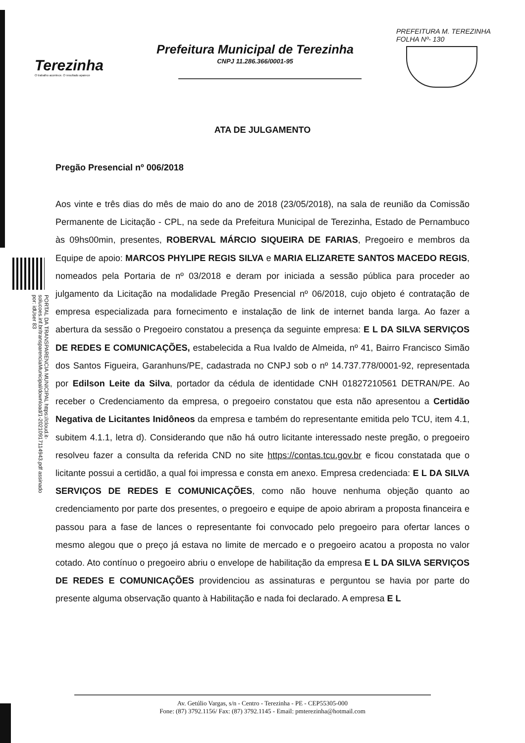Terezinha
O trabalho acontece. O resultado aparece
Prefeitura Municipal de Terezinha
CNPJ 11.286.366/0001-95
PREFEITURA M. TEREZINHA
FOLHA Nº- 130
PORTAL DA TRANSPARENCIA MUNICIPAL https://cloud.it-solucoes.inf.br/transparenciaMunicipal/download/1-20210917114943.pdf assinado por: idUser 83
ATA DE JULGAMENTO
Pregão Presencial nº 006/2018
Aos vinte e três dias do mês de maio do ano de 2018 (23/05/2018), na sala de reunião da Comissão Permanente de Licitação - CPL, na sede da Prefeitura Municipal de Terezinha, Estado de Pernambuco às 09hs00min, presentes, ROBERVAL MÁRCIO SIQUEIRA DE FARIAS, Pregoeiro e membros da Equipe de apoio: MARCOS PHYLIPE REGIS SILVA e MARIA ELIZARETE SANTOS MACEDO REGIS, nomeados pela Portaria de nº 03/2018 e deram por iniciada a sessão pública para proceder ao julgamento da Licitação na modalidade Pregão Presencial nº 06/2018, cujo objeto é contratação de empresa especializada para fornecimento e instalação de link de internet banda larga. Ao fazer a abertura da sessão o Pregoeiro constatou a presença da seguinte empresa: E L DA SILVA SERVIÇOS DE REDES E COMUNICAÇÕES, estabelecida a Rua Ivaldo de Almeida, nº 41, Bairro Francisco Simão dos Santos Figueira, Garanhuns/PE, cadastrada no CNPJ sob o nº 14.737.778/0001-92, representada por Edilson Leite da Silva, portador da cédula de identidade CNH 01827210561 DETRAN/PE. Ao receber o Credenciamento da empresa, o pregoeiro constatou que esta não apresentou a Certidão Negativa de Licitantes Inidôneos da empresa e também do representante emitida pelo TCU, item 4.1, subitem 4.1.1, letra d). Considerando que não há outro licitante interessado neste pregão, o pregoeiro resolveu fazer a consulta da referida CND no site https://contas.tcu.gov.br e ficou constatada que o licitante possui a certidão, a qual foi impressa e consta em anexo. Empresa credenciada: E L DA SILVA SERVIÇOS DE REDES E COMUNICAÇÕES, como não houve nenhuma objeção quanto ao credenciamento por parte dos presentes, o pregoeiro e equipe de apoio abriram a proposta financeira e passou para a fase de lances o representante foi convocado pelo pregoeiro para ofertar lances o mesmo alegou que o preço já estava no limite de mercado e o pregoeiro acatou a proposta no valor cotado. Ato contínuo o pregoeiro abriu o envelope de habilitação da empresa E L DA SILVA SERVIÇOS DE REDES E COMUNICAÇÕES providenciou as assinaturas e perguntou se havia por parte do presente alguma observação quanto à Habilitação e nada foi declarado. A empresa E L
Av. Getúlio Vargas, s/n - Centro - Terezinha - PE - CEP55305-000
Fone: (87) 3792.1156/ Fax: (87) 3792.1145 - Email: pmterezinha@hotmail.com